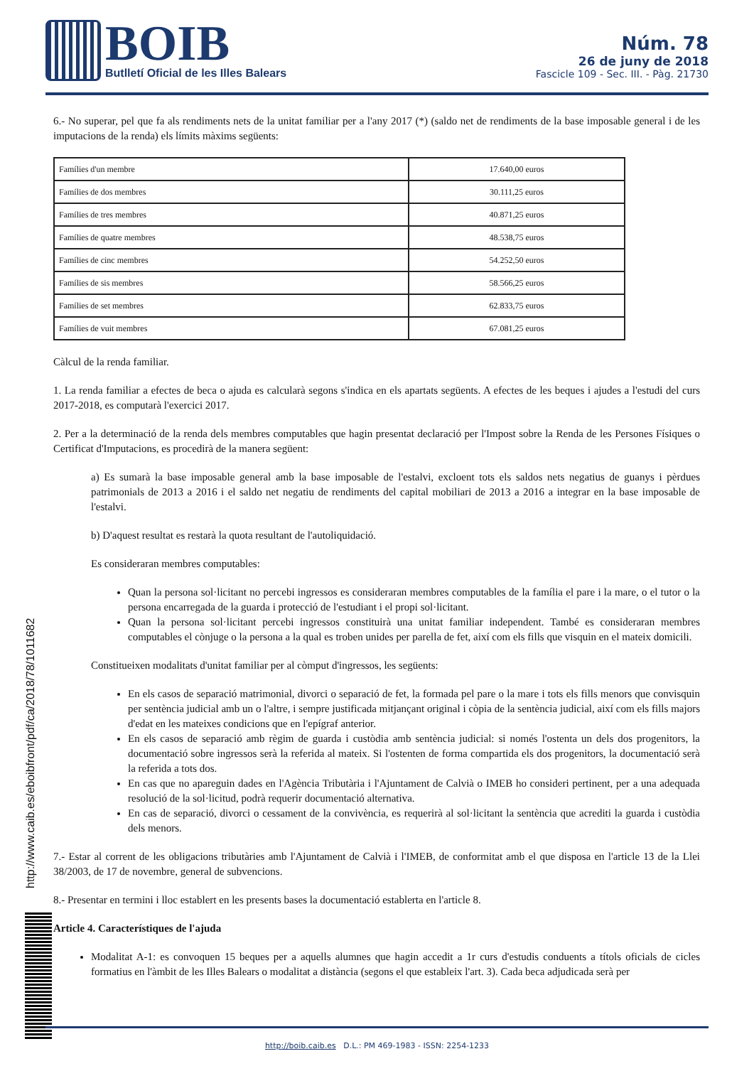BOIB
Butlletí Oficial de les Illes Balears
Núm. 78
26 de juny de 2018
Fascicle 109 - Sec. III. - Pàg. 21730
http://www.caib.es/eboibfront/pdf/ca/2018/78/1011682
6.- No superar, pel que fa als rendiments nets de la unitat familiar per a l'any 2017 (*) (saldo net de rendiments de la base imposable general i de les imputacions de la renda) els límits màxims següents:
| Famílies d'un membre | 17.640,00 euros |
| Famílies de dos membres | 30.111,25 euros |
| Famílies de tres membres | 40.871,25 euros |
| Famílies de quatre membres | 48.538,75 euros |
| Famílies de cinc membres | 54.252,50 euros |
| Famílies de sis membres | 58.566,25 euros |
| Famílies de set membres | 62.833,75 euros |
| Famílies de vuit membres | 67.081,25 euros |
Càlcul de la renda familiar.
1. La renda familiar a efectes de beca o ajuda es calcularà segons s'indica en els apartats següents. A efectes de les beques i ajudes a l'estudi del curs 2017-2018, es computarà l'exercici 2017.
2. Per a la determinació de la renda dels membres computables que hagin presentat declaració per l'Impost sobre la Renda de les Persones Físiques o Certificat d'Imputacions, es procedirà de la manera següent:
a) Es sumarà la base imposable general amb la base imposable de l'estalvi, excloent tots els saldos nets negatius de guanys i pèrdues patrimonials de 2013 a 2016 i el saldo net negatiu de rendiments del capital mobiliari de 2013 a 2016 a integrar en la base imposable de l'estalvi.
b) D'aquest resultat es restarà la quota resultant de l'autoliquidació.
Es consideraran membres computables:
Quan la persona sol·licitant no percebi ingressos es consideraran membres computables de la família el pare i la mare, o el tutor o la persona encarregada de la guarda i protecció de l'estudiant i el propi sol·licitant.
Quan la persona sol·licitant percebi ingressos constituirà una unitat familiar independent. També es consideraran membres computables el cònjuge o la persona a la qual es troben unides per parella de fet, així com els fills que visquin en el mateix domicili.
Constitueixen modalitats d'unitat familiar per al còmput d'ingressos, les següents:
En els casos de separació matrimonial, divorci o separació de fet, la formada pel pare o la mare i tots els fills menors que convisquin per sentència judicial amb un o l'altre, i sempre justificada mitjançant original i còpia de la sentència judicial, així com els fills majors d'edat en les mateixes condicions que en l'epígraf anterior.
En els casos de separació amb règim de guarda i custòdia amb sentència judicial: si només l'ostenta un dels dos progenitors, la documentació sobre ingressos serà la referida al mateix. Si l'ostenten de forma compartida els dos progenitors, la documentació serà la referida a tots dos.
En cas que no apareguin dades en l'Agència Tributària i l'Ajuntament de Calvià o IMEB ho consideri pertinent, per a una adequada resolució de la sol·licitud, podrà requerir documentació alternativa.
En cas de separació, divorci o cessament de la convivència, es requerirà al sol·licitant la sentència que acrediti la guarda i custòdia dels menors.
7.- Estar al corrent de les obligacions tributàries amb l'Ajuntament de Calvià i l'IMEB, de conformitat amb el que disposa en l'article 13 de la Llei 38/2003, de 17 de novembre, general de subvencions.
8.- Presentar en termini i lloc establert en les presents bases la documentació establerta en l'article 8.
Article 4. Característiques de l'ajuda
Modalitat A-1: es convoquen 15 beques per a aquells alumnes que hagin accedit a 1r curs d'estudis conduents a títols oficials de cicles formatius en l'àmbit de les Illes Balears o modalitat a distància (segons el que estableix l'art. 3). Cada beca adjudicada serà per
http://boib.caib.es D.L.: PM 469-1983 - ISSN: 2254-1233